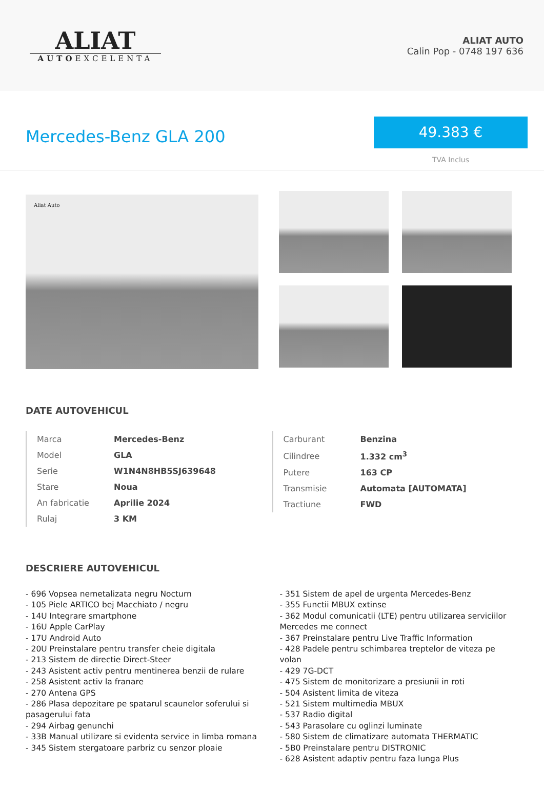ALIAT
AUTOEXCELENTA
ALIAT AUTO
Calin Pop - 0748 197 636
Mercedes-Benz GLA 200
49.383 €
TVA Inclus
Aliat Auto
DATE AUTOVEHICUL
| Marca | Mercedes-Benz |
| Model | GLA |
| Serie | W1N4N8HB5SJ639648 |
| Stare | Noua |
| An fabricatie | Aprilie 2024 |
| Rulaj | 3 KM |
| Carburant | Benzina |
| Cilindree | 1.332 cm<sup>3</sup> |
| Putere | 163 CP |
| Transmisie | Automata [AUTOMATA] |
| Tractiune | FWD |
DESCRIERE AUTOVEHICUL
- 696 Vopsea nemetalizata negru Nocturn
- 105 Piele ARTICO bej Macchiato / negru
- 14U Integrare smartphone
- 16U Apple CarPlay
- 17U Android Auto
- 20U Preinstalare pentru transfer cheie digitala
- 213 Sistem de directie Direct-Steer
- 243 Asistent activ pentru mentinerea benzii de rulare
- 258 Asistent activ la franare
- 270 Antena GPS
- 286 Plasa depozitare pe spatarul scaunelor soferului si pasagerului fata
- 294 Airbag genunchi
- 33B Manual utilizare si evidenta service in limba romana
- 345 Sistem stergatoare parbriz cu senzor ploaie
- 351 Sistem de apel de urgenta Mercedes-Benz
- 355 Functii MBUX extinse
- 362 Modul comunicatii (LTE) pentru utilizarea serviciilor Mercedes me connect
- 367 Preinstalare pentru Live Traffic Information
- 428 Padele pentru schimbarea treptelor de viteza pe volan
- 429 7G-DCT
- 475 Sistem de monitorizare a presiunii in roti
- 504 Asistent limita de viteza
- 521 Sistem multimedia MBUX
- 537 Radio digital
- 543 Parasolare cu oglinzi luminate
- 580 Sistem de climatizare automata THERMATIC
- 5B0 Preinstalare pentru DISTRONIC
- 628 Asistent adaptiv pentru faza lunga Plus